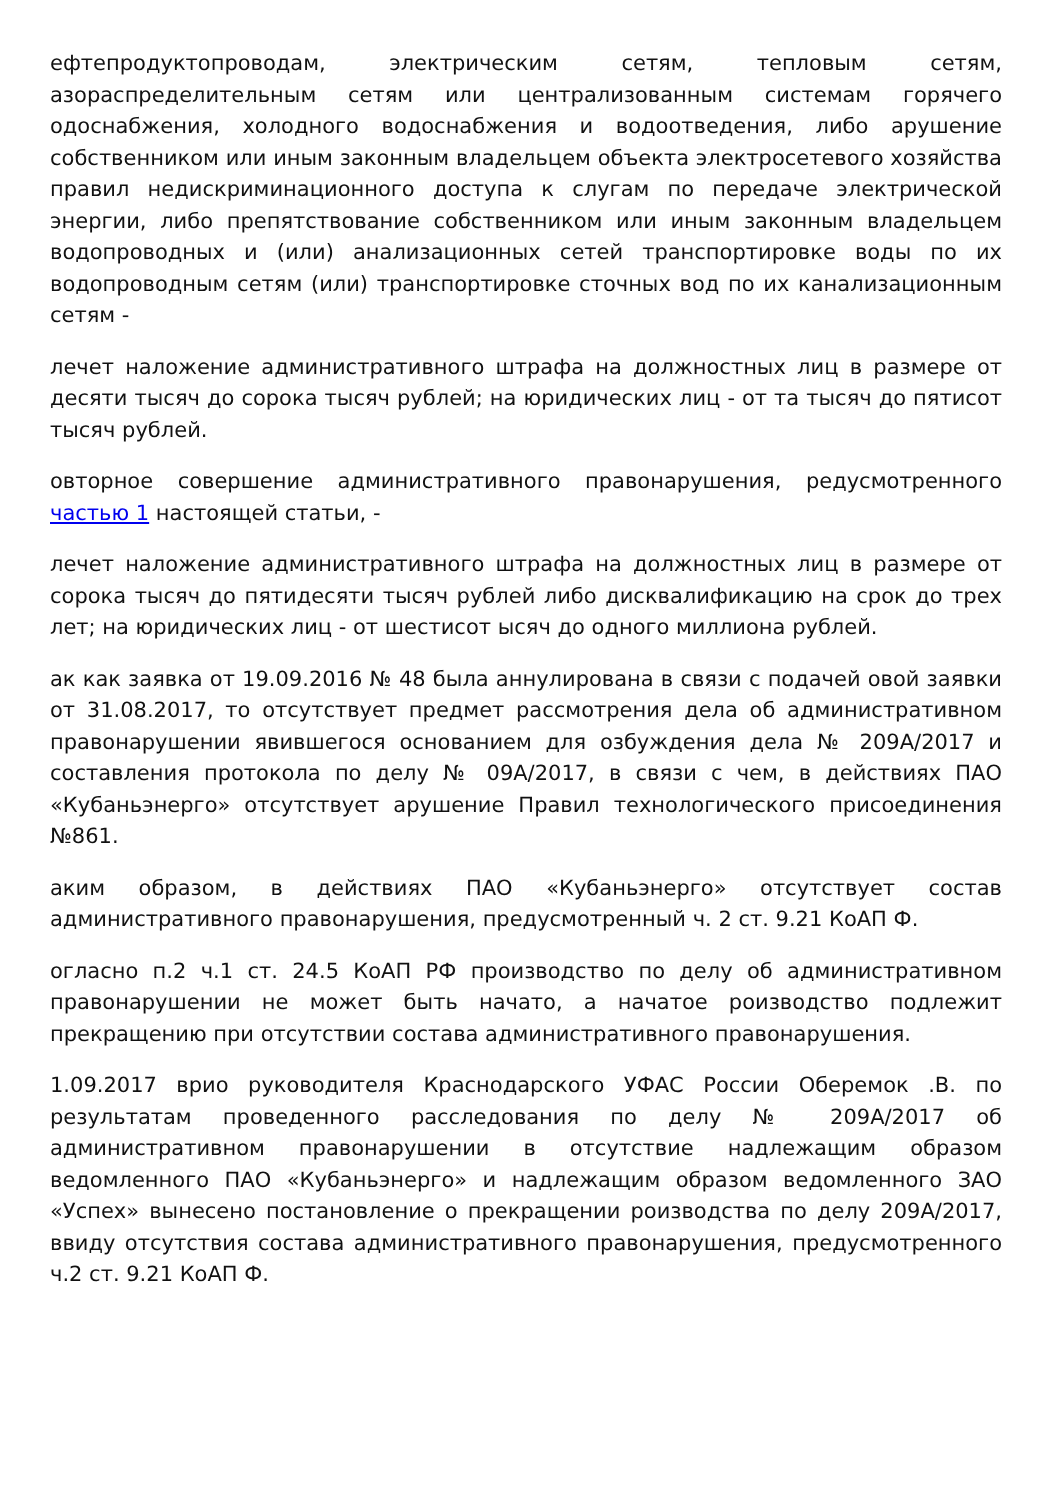ефтепродуктопроводам, электрическим сетям, тепловым сетям, азораспределительным сетям или централизованным системам горячего одоснабжения, холодного водоснабжения и водоотведения, либо арушение собственником или иным законным владельцем объекта электросетевого хозяйства правил недискриминационного доступа к слугам по передаче электрической энергии, либо препятствование собственником или иным законным владельцем водопроводных и (или) анализационных сетей транспортировке воды по их водопроводным сетям (или) транспортировке сточных вод по их канализационным сетям -
лечет наложение административного штрафа на должностных лиц в размере от десяти тысяч до сорока тысяч рублей; на юридических лиц - от та тысяч до пятисот тысяч рублей.
овторное совершение административного правонарушения, редусмотренного частью 1 настоящей статьи, -
лечет наложение административного штрафа на должностных лиц в размере от сорока тысяч до пятидесяти тысяч рублей либо дисквалификацию на срок до трех лет; на юридических лиц - от шестисот ысяч до одного миллиона рублей.
ак как заявка от 19.09.2016 № 48 была аннулирована в связи с подачей овой заявки от 31.08.2017, то отсутствует предмет рассмотрения дела об административном правонарушении явившегося основанием для озбуждения дела № 209А/2017 и составления протокола по делу № 09А/2017, в связи с чем, в действиях ПАО «Кубаньэнерго» отсутствует арушение Правил технологического присоединения №861.
аким образом, в действиях ПАО «Кубаньэнерго» отсутствует состав административного правонарушения, предусмотренный ч. 2 ст. 9.21 КоАП Ф.
огласно п.2 ч.1 ст. 24.5 КоАП РФ производство по делу об административном правонарушении не может быть начато, а начатое роизводство подлежит прекращению при отсутствии состава административного правонарушения.
1.09.2017 врио руководителя Краснодарского УФАС России Оберемок .В. по результатам проведенного расследования по делу № 209А/2017 об административном правонарушении в отсутствие надлежащим образом ведомленного ПАО «Кубаньэнерго» и надлежащим образом ведомленного ЗАО «Успех» вынесено постановление о прекращении роизводства по делу 209А/2017, ввиду отсутствия состава административного правонарушения, предусмотренного ч.2 ст. 9.21 КоАП Ф.